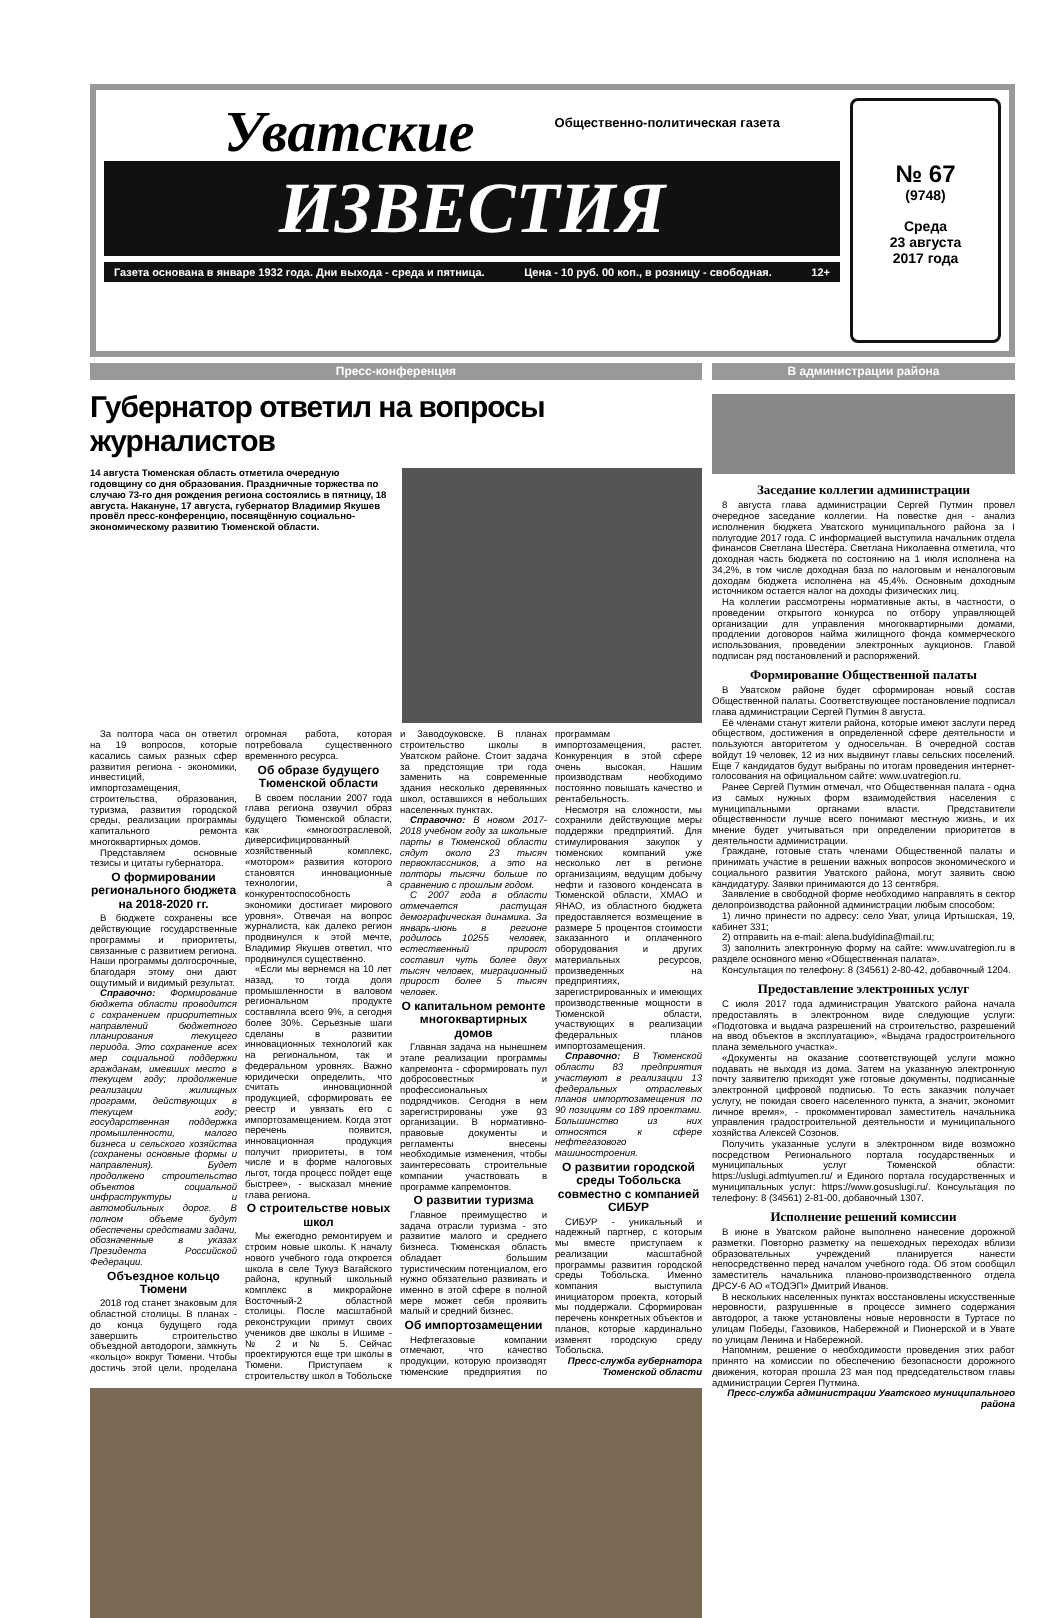Уватские
Общественно-политическая газета
ИЗВЕСТИЯ
Газета основана в январе 1932 года. Дни выхода - среда и пятница. Цена - 10 руб. 00 коп., в розницу - свободная. 12+
№ 67
(9748)
Среда
23 августа
2017 года
Пресс-конференция
Губернатор ответил на вопросы журналистов
14 августа Тюменская область отметила очередную годовщину со дня образования. Праздничные торжества по случаю 73-го дня рождения региона состоялись в пятницу, 18 августа. Накануне, 17 августа, губернатор Владимир Якушев провёл пресс-конференцию, посвящённую социально-экономическому развитию Тюменской области.
За полтора часа он ответил на 19 вопросов, которые касались самых разных сфер развития региона - экономики, инвестиций, импортозамещения, строительства, образования, туризма, развития городской среды, реализации программы капитального ремонта многоквартирных домов.
Представляем основные тезисы и цитаты губернатора.
О формировании регионального бюджета на 2018-2020 гг.
В бюджете сохранены все действующие государственные программы и приоритеты, связанные с развитием региона. Наши программы долгосрочные, благодаря этому они дают ощутимый и видимый результат.
Справочно: Формирование бюджета области проводится с сохранением приоритетных направлений бюджетного планирования текущего периода. Это сохранение всех мер социальной поддержки гражданам, имевших место в текущем году; продолжение реализации жилищных программ, действующих в текущем году; государственная поддержка промышленности, малого бизнеса и сельского хозяйства (сохранены основные формы и направления). Будет продолжено строительство объектов социальной инфраструктуры и автомобильных дорог. В полном объеме будут обеспечены средствами задачи, обозначенные в указах Президента Российской Федерации.
Объездное кольцо Тюмени
2018 год станет знаковым для областной столицы. В планах - до конца будущего года завершить строительство объездной автодороги, замкнуть «кольцо» вокруг Тюмени. Чтобы достичь этой цели, проделана огромная работа, которая потребовала существенного временного ресурса.
Об образе будущего Тюменской области
В своем послании 2007 года глава региона озвучил образ будущего Тюменской области, как «многоотраслевой, диверсифицированный хозяйственный комплекс, «мотором» развития которого становятся инновационные технологии, а конкурентоспособность экономики достигает мирового уровня». Отвечая на вопрос журналиста, как далеко регион продвинулся к этой мечте, Владимир Якушев ответил, что продвинулся существенно.
«Если мы вернемся на 10 лет назад, то тогда доля промышленности в валовом региональном продукте составляла всего 9%, а сегодня более 30%. Серьезные шаги сделаны в развитии инновационных технологий как на региональном, так и федеральном уровнях. Важно юридически определить, что считать инновационной продукцией, сформировать ее реестр и увязать его с импортозамещением. Когда этот перечень появится, инновационная продукция получит приоритеты, в том числе и в форме налоговых льгот, тогда процесс пойдет еще быстрее», - высказал мнение глава региона.
О строительстве новых школ
Мы ежегодно ремонтируем и строим новые школы. К началу нового учебного года откроется школа в селе Тукуз Вагайского района, крупный школьный комплекс в микрорайоне Восточный-2 областной столицы. После масштабной реконструкции примут своих учеников две школы в Ишиме - № 2 и № 5. Сейчас проектируются еще три школы в Тюмени. Приступаем к строительству школ в Тобольске и Заводоуковске. В планах строительство школы в Уватском районе. Стоит задача за предстоящие три года заменить на современные здания несколько деревянных школ, оставшихся в небольших населенных пунктах.
Справочно: В новом 2017-2018 учебном году за школьные парты в Тюменской области сядут около 23 тысяч первоклассников, а это на полторы тысячи больше по сравнению с прошлым годом.
С 2007 года в области отмечается растущая демографическая динамика. За январь-июнь в регионе родилось 10255 человек, естественный прирост составил чуть более двух тысяч человек, миграционный прирост более 5 тысяч человек.
О капитальном ремонте многоквартирных домов
Главная задача на нынешнем этапе реализации программы капремонта - сформировать пул добросовестных и профессиональных подрядчиков. Сегодня в нем зарегистрированы уже 93 организации. В нормативно-правовые документы и регламенты внесены необходимые изменения, чтобы заинтересовать строительные компании участвовать в программе капремонтов.
О развитии туризма
Главное преимущество и задача отрасли туризма - это развитие малого и среднего бизнеса. Тюменская область обладает большим туристическим потенциалом, его нужно обязательно развивать и именно в этой сфере в полной мере может себя проявить малый и средний бизнес.
Об импортозамещении
Нефтегазовые компании отмечают, что качество продукции, которую производят тюменские предприятия по программам импортозамещения, растет. Конкуренция в этой сфере очень высокая. Нашим производствам необходимо постоянно повышать качество и рентабельность.
Несмотря на сложности, мы сохранили действующие меры поддержки предприятий. Для стимулирования закупок у тюменских компаний уже несколько лет в регионе организациям, ведущим добычу нефти и газового конденсата в Тюменской области, ХМАО и ЯНАО, из областного бюджета предоставляется возмещение в размере 5 процентов стоимости заказанного и оплаченного оборудования и других материальных ресурсов, произведенных на предприятиях, зарегистрированных и имеющих производственные мощности в Тюменской области, участвующих в реализации федеральных планов импортозамещения.
Справочно: В Тюменской области 83 предприятия участвуют в реализации 13 федеральных отраслевых планов импортозамещения по 90 позициям со 189 проектами. Большинство из них относятся к сфере нефтегазового машиностроения.
О развитии городской среды Тобольска совместно с компанией СИБУР
СИБУР - уникальный и надежный партнер, с которым мы вместе приступаем к реализации масштабной программы развития городской среды Тобольска. Именно компания выступила инициатором проекта, который мы поддержали. Сформирован перечень конкретных объектов и планов, которые кардинально изменят городскую среду Тобольска.
Пресс-служба губернатора Тюменской области
В администрации района
Заседание коллегии администрации
8 августа глава администрации Сергей Путмин провел очередное заседание коллегии. На повестке дня - анализ исполнения бюджета Уватского муниципального района за I полугодие 2017 года. С информацией выступила начальник отдела финансов Светлана Шестёра. Светлана Николаевна отметила, что доходная часть бюджета по состоянию на 1 июля исполнена на 34,2%, в том числе доходная база по налоговым и неналоговым доходам бюджета исполнена на 45,4%. Основным доходным источником остается налог на доходы физических лиц.
На коллегии рассмотрены нормативные акты, в частности, о проведении открытого конкурса по отбору управляющей организации для управления многоквартирными домами, продлении договоров найма жилищного фонда коммерческого использования, проведении электронных аукционов. Главой подписан ряд постановлений и распоряжений.
Формирование Общественной палаты
В Уватском районе будет сформирован новый состав Общественной палаты. Соответствующее постановление подписал глава администрации Сергей Путмин 8 августа.
Её членами станут жители района, которые имеют заслуги перед обществом, достижения в определенной сфере деятельности и пользуются авторитетом у односельчан. В очередной состав войдут 19 человек, 12 из них выдвинут главы сельских поселений. Еще 7 кандидатов будут выбраны по итогам проведения интернет-голосования на официальном сайте: www.uvatregion.ru.
Ранее Сергей Путмин отмечал, что Общественная палата - одна из самых нужных форм взаимодействия населения с муниципальными органами власти. Представители общественности лучше всего понимают местную жизнь, и их мнение будет учитываться при определении приоритетов в деятельности администрации.
Граждане, готовые стать членами Общественной палаты и принимать участие в решении важных вопросов экономического и социального развития Уватского района, могут заявить свою кандидатуру. Заявки принимаются до 13 сентября.
Заявление в свободной форме необходимо направлять в сектор делопроизводства районной администрации любым способом:
1) лично принести по адресу: село Уват, улица Иртышская, 19, кабинет 331;
2) отправить на e-mail: alena.budyldina@mail.ru;
3) заполнить электронную форму на сайте: www.uvatregion.ru в разделе основного меню «Общественная палата».
Консультация по телефону: 8 (34561) 2-80-42, добавочный 1204.
Предоставление электронных услуг
С июля 2017 года администрация Уватского района начала предоставлять в электронном виде следующие услуги: «Подготовка и выдача разрешений на строительство, разрешений на ввод объектов в эксплуатацию», «Выдача градостроительного плана земельного участка».
«Документы на оказание соответствующей услуги можно подавать не выходя из дома. Затем на указанную электронную почту заявителю приходят уже готовые документы, подписанные электронной цифровой подписью. То есть заказчик получает услугу, не покидая своего населенного пункта, а значит, экономит личное время», - прокомментировал заместитель начальника управления градостроительной деятельности и муниципального хозяйства Алексей Созонов.
Получить указанные услуги в электронном виде возможно посредством Регионального портала государственных и муниципальных услуг Тюменской области: https://uslugi.admtyumen.ru/ и Единого портала государственных и муниципальных услуг: https://www.gosuslugi.ru/. Консультация по телефону: 8 (34561) 2-81-00, добавочный 1307.
Исполнение решений комиссии
В июне в Уватском районе выполнено нанесение дорожной разметки. Повторно разметку на пешеходных переходах вблизи образовательных учреждений планируется нанести непосредственно перед началом учебного года. Об этом сообщил заместитель начальника планово-производственного отдела ДРСУ-6 АО «ТОДЭП» Дмитрий Иванов.
В нескольких населенных пунктах восстановлены искусственные неровности, разрушенные в процессе зимнего содержания автодорог, а также установлены новые неровности в Туртасе по улицам Победы, Газовиков, Набережной и Пионерской и в Увате по улицам Ленина и Набережной.
Напомним, решение о необходимости проведения этих работ принято на комиссии по обеспечению безопасности дорожного движения, которая прошла 23 мая под председательством главы администрации Сергея Путмина.
Пресс-служба администрации Уватского муниципального района